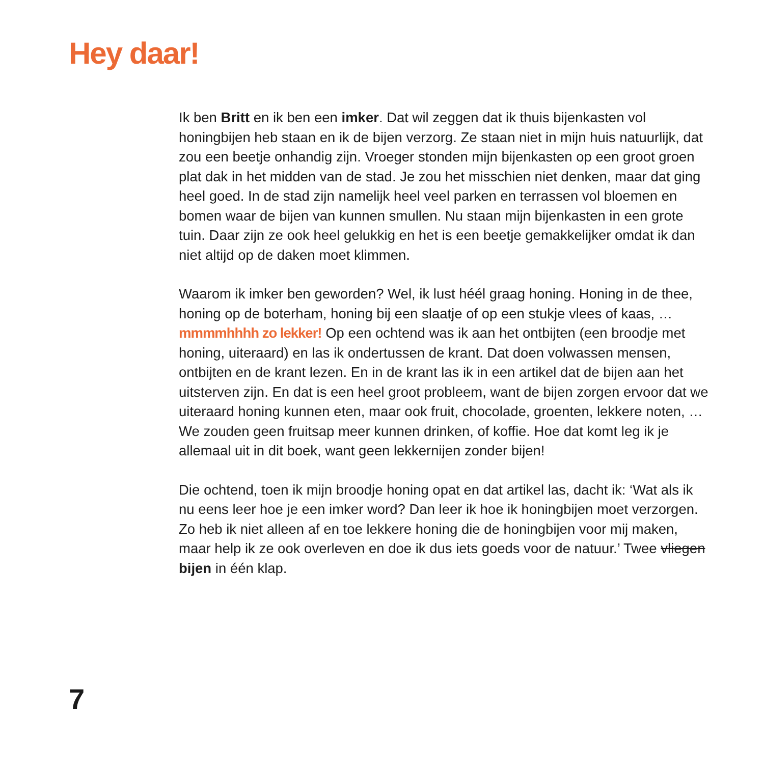Hey daar!
Ik ben Britt en ik ben een imker. Dat wil zeggen dat ik thuis bijenkasten vol honingbijen heb staan en ik de bijen verzorg. Ze staan niet in mijn huis natuurlijk, dat zou een beetje onhandig zijn. Vroeger stonden mijn bijenkasten op een groot groen plat dak in het midden van de stad. Je zou het misschien niet denken, maar dat ging heel goed. In de stad zijn namelijk heel veel parken en terrassen vol bloemen en bomen waar de bijen van kunnen smullen. Nu staan mijn bijen­kasten in een grote tuin. Daar zijn ze ook heel gelukkig en het is een beetje gemakkelijker omdat ik dan niet altijd op de daken moet klimmen.
Waarom ik imker ben geworden? Wel, ik lust héél graag honing. Honing in de thee, honing op de boterham, honing bij een slaatje of op een stukje vlees of kaas, … mmmmhhhh zo lekker! Op een ochtend was ik aan het ontbijten (een broodje met honing, uiteraard) en las ik ondertussen de krant. Dat doen volwassen mensen, ontbijten en de krant lezen. En in de krant las ik in een artikel dat de bijen aan het uitsterven zijn. En dat is een heel groot probleem, want de bijen zorgen ervoor dat we uiteraard honing kunnen eten, maar ook fruit, chocolade, groenten, lekkere noten, … We zouden geen fruitsap meer kunnen drinken, of koffie. Hoe dat komt leg ik je allemaal uit in dit boek, want geen lekkernijen zonder bijen!
Die ochtend, toen ik mijn broodje honing opat en dat artikel las, dacht ik: ‘Wat als ik nu eens leer hoe je een imker word? Dan leer ik hoe ik honingbijen moet verzorgen. Zo heb ik niet alleen af en toe lekkere honing die de honingbijen voor mij maken, maar help ik ze ook overleven en doe ik dus iets goeds voor de natuur.’ Twee vliegen bijen in één klap.
7